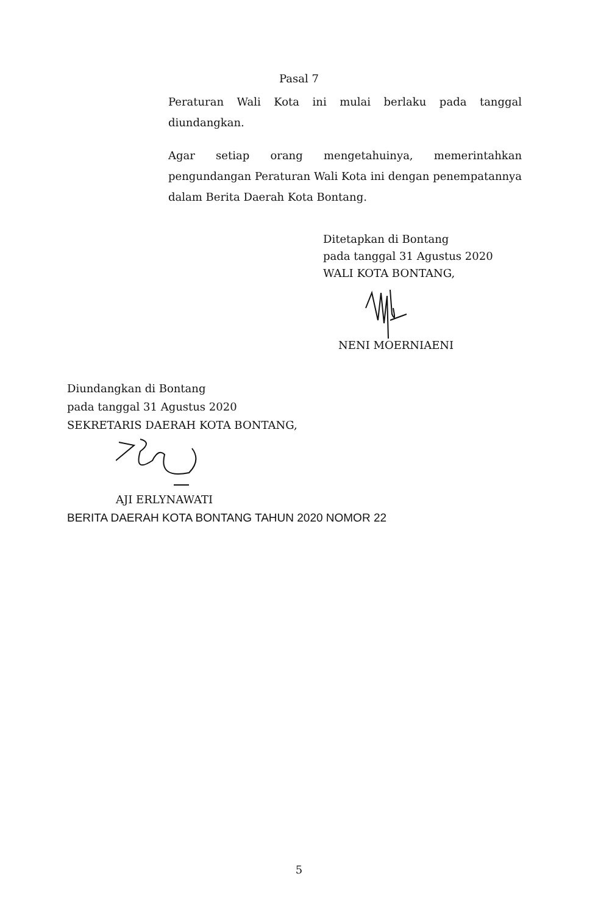Pasal 7
Peraturan Wali Kota ini mulai berlaku pada tanggal diundangkan.
Agar setiap orang mengetahuinya, memerintahkan pengundangan Peraturan Wali Kota ini dengan penempatannya dalam Berita Daerah Kota Bontang.
Ditetapkan di Bontang
pada tanggal 31 Agustus 2020
WALI KOTA BONTANG,
NENI MOERNIAENI
Diundangkan di Bontang
pada tanggal 31 Agustus 2020
SEKRETARIS DAERAH KOTA BONTANG,
AJI ERLYNAWATI
BERITA DAERAH KOTA BONTANG TAHUN 2020 NOMOR 22
5